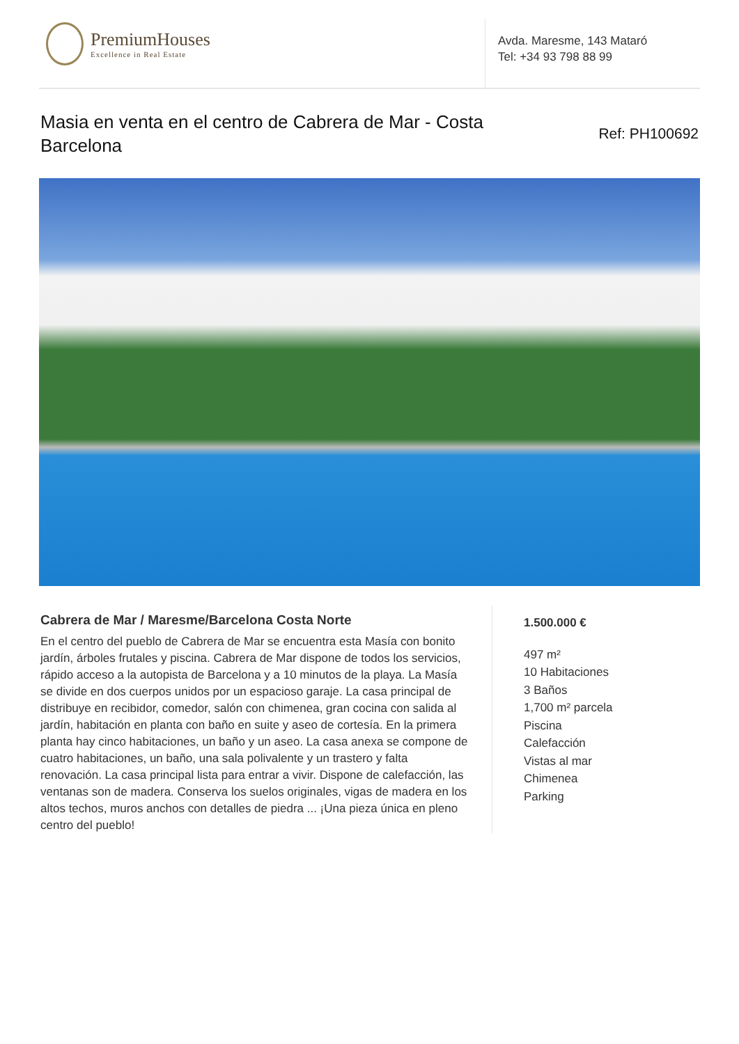PremiumHouses
Excellence in Real Estate
Avda. Maresme, 143 Mataró
Tel: +34 93 798 88 99
Masia en venta en el centro de Cabrera de Mar - Costa Barcelona
Ref: PH100692
Cabrera de Mar / Maresme/Barcelona Costa Norte
En el centro del pueblo de Cabrera de Mar se encuentra esta Masía con bonito jardín, árboles frutales y piscina. Cabrera de Mar dispone de todos los servicios, rápido acceso a la autopista de Barcelona y a 10 minutos de la playa. La Masía se divide en dos cuerpos unidos por un espacioso garaje. La casa principal de distribuye en recibidor, comedor, salón con chimenea, gran cocina con salida al jardín, habitación en planta con baño en suite y aseo de cortesía. En la primera planta hay cinco habitaciones, un baño y un aseo. La casa anexa se compone de cuatro habitaciones, un baño, una sala polivalente y un trastero y falta renovación. La casa principal lista para entrar a vivir. Dispone de calefacción, las ventanas son de madera. Conserva los suelos originales, vigas de madera en los altos techos, muros anchos con detalles de piedra ... ¡Una pieza única en pleno centro del pueblo!
1.500.000 €
497 m²
10 Habitaciones
3 Baños
1,700 m² parcela
Piscina
Calefacción
Vistas al mar
Chimenea
Parking